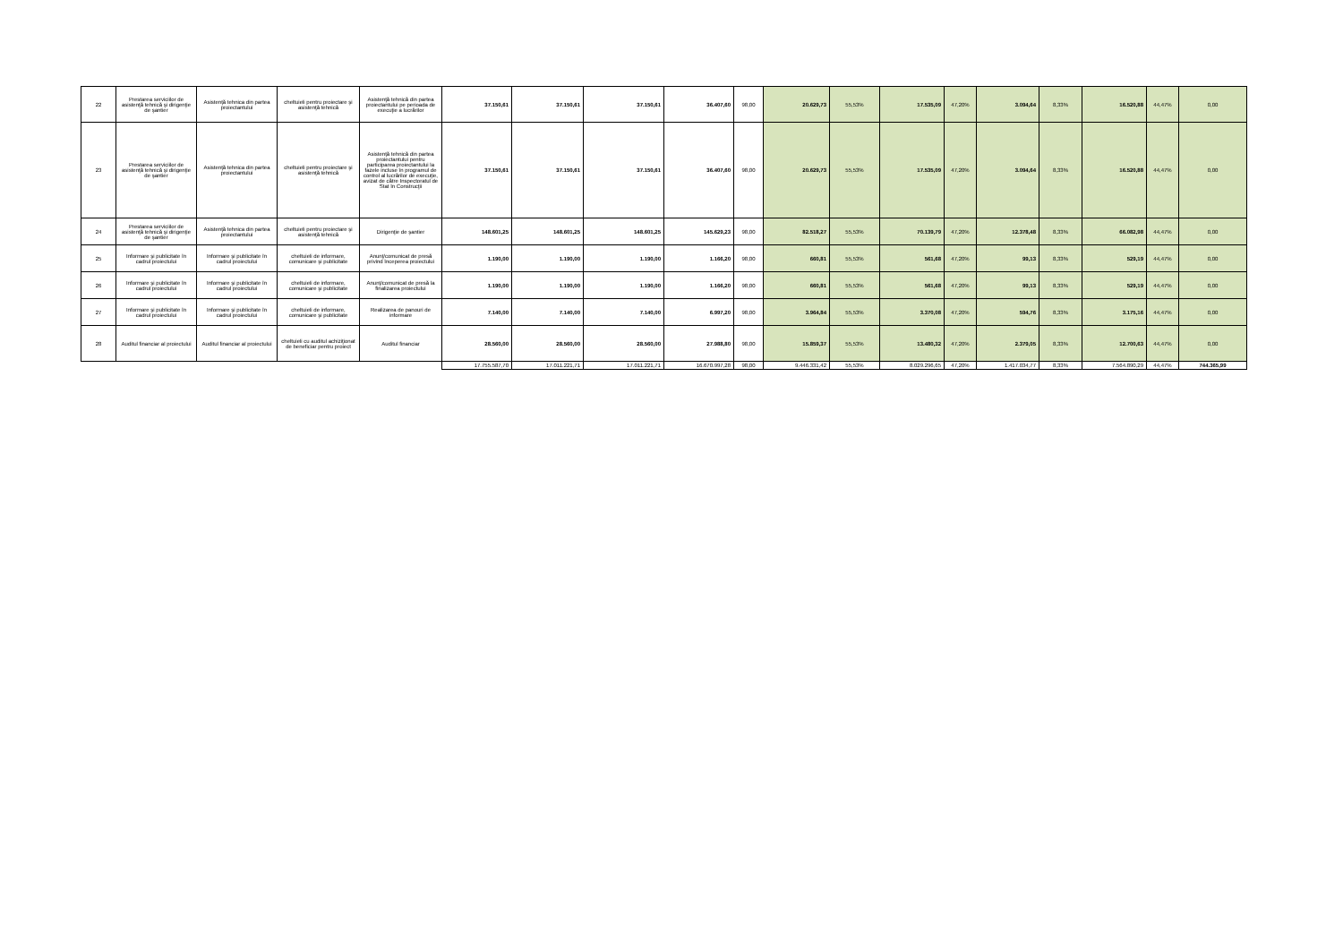| 22 | Prestarea serviciilor de asistenţă tehnică şi dirigenţie de şantier | Asistenţă tehnica din partea proiectantului | cheltuieli pentru proiectare şi asistenţă tehnică | Asistenţă tehnică din partea proiectantului pe perioada de execuţie a lucrărilor | 37.150,61 | 37.150,61 | 37.150,61 | 36.407,60 | 98,00 | 20.629,73 | 55,53% | 17.535,09 | 47,20% | 3.094,64 | 8,33% | 16.520,88 | 44,47% | 0,00 |
| 23 | Prestarea serviciilor de asistenţă tehnică şi dirigenţie de şantier | Asistenţă tehnica din partea proiectantului | cheltuieli pentru proiectare şi asistenţă tehnică | Asistenţă tehnică din partea proiectantului pentru participarea proiectantului la fazele incluse în programul de control al lucrărilor de execuţie, avizat de către Inspectoratul de Stat în Construcţii | 37.150,61 | 37.150,61 | 37.150,61 | 36.407,60 | 98,00 | 20.629,73 | 55,53% | 17.535,09 | 47,20% | 3.094,64 | 8,33% | 16.520,88 | 44,47% | 0,00 |
| 24 | Prestarea serviciilor de asistenţă tehnică şi dirigenţie de şantier | Asistenţă tehnica din partea proiectantului | cheltuieli pentru proiectare şi asistenţă tehnică | Dirigenţie de şantier | 148.601,25 | 148.601,25 | 148.601,25 | 145.629,23 | 98,00 | 82.518,27 | 55,53% | 70.139,79 | 47,20% | 12.378,48 | 8,33% | 66.082,98 | 44,47% | 0,00 |
| 25 | Informare şi publicitate în cadrul proiectului | Informare şi publicitate în cadrul proiectului | cheltuieli de informare, comunicare şi publicitate | Anunţ/comunicat de presă privind începerea proiectului | 1.190,00 | 1.190,00 | 1.190,00 | 1.166,20 | 98,00 | 660,81 | 55,53% | 561,68 | 47,20% | 99,13 | 8,33% | 529,19 | 44,47% | 0,00 |
| 26 | Informare şi publicitate în cadrul proiectului | Informare şi publicitate în cadrul proiectului | cheltuieli de informare, comunicare şi publicitate | Anunţ/comunicat de presă la finalizarea proiectului | 1.190,00 | 1.190,00 | 1.190,00 | 1.166,20 | 98,00 | 660,81 | 55,53% | 561,68 | 47,20% | 99,13 | 8,33% | 529,19 | 44,47% | 0,00 |
| 27 | Informare şi publicitate în cadrul proiectului | Informare şi publicitate în cadrul proiectului | cheltuieli de informare, comunicare şi publicitate | Realizarea de panouri de informare | 7.140,00 | 7.140,00 | 7.140,00 | 6.997,20 | 98,00 | 3.964,84 | 55,53% | 3.370,08 | 47,20% | 594,76 | 8,33% | 3.175,16 | 44,47% | 0,00 |
| 28 | Auditul financiar al proiectului | Auditul financiar al proiectului | cheltuieli cu auditul achiziţionat de beneficiar pentru proiect | Auditul financiar | 28.560,00 | 28.560,00 | 28.560,00 | 27.988,80 | 98,00 | 15.859,37 | 55,53% | 13.480,32 | 47,20% | 2.379,05 | 8,33% | 12.700,63 | 44,47% | 0,00 |
| | | | | | 17.755.587,70 | 17.011.221,71 | 17.011.221,71 | 16.670.997,28 | 98,00 | 9.446.331,42 | 55,53% | 8.029.296,65 | 47,20% | 1.417.034,77 | 8,33% | 7.564.890,29 | 44,47% | 744.365,99 |